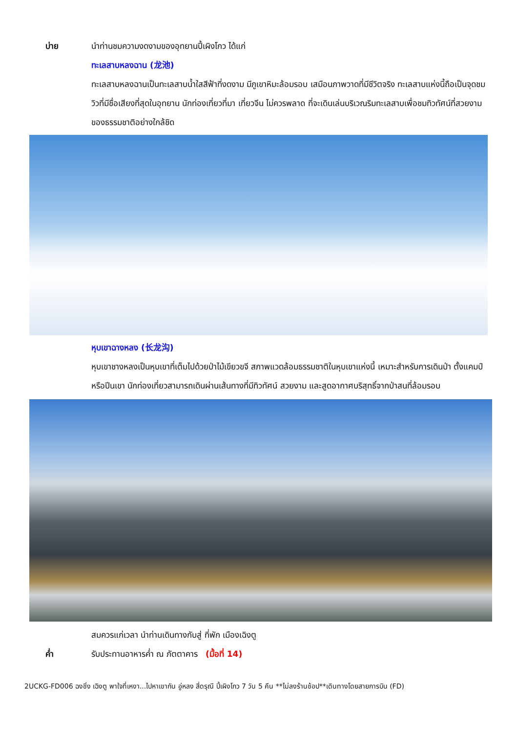บ่าย นำท่านชมความงดงามของอุทยานปี้เผิงโกว ได้แก่
ทะเลสาบหลงฉาน (龙池)
ทะเลสาบหลงฉานเป็นทะเลสาบน้ำใสสีฟ้าที่งดงาม มีภูเขาหิมะล้อมรอบ เสมือนภาพวาดที่มีชีวิตจริง ทะเลสาบแห่งนี้ถือเป็นจุดชมวิวที่มีชื่อเสียงที่สุดในอุทยาน นักท่องเที่ยวที่มา เที่ยวจีน ไม่ควรพลาด ที่จะเดินเล่นบริเวณริมทะเลสาบเพื่อชมทิวทัศน์ที่สวยงามของธรรมชาติอย่างใกล้ชิด
หุบเขาฉางหลง (长龙沟)
หุบเขาชางหลงเป็นหุบเขาที่เต็มไปด้วยป่าไม้เขียวขจี สภาพแวดล้อมธรรมชาติในหุบเขาแห่งนี้ เหมาะสำหรับการเดินป่า ตั้งแคมป์ หรือปีนเขา นักท่องเที่ยวสามารถเดินผ่านเส้นทางที่มีทิวทัศน์ สวยงาม และสูดอากาศบริสุทธิ์จากป่าสนที่ล้อมรอบ
สมควรแก่เวลา นำท่านเดินทางกับสู่ ที่พัก เมืองเฉิงตู
ค่ำ รับประทานอาหารค่ำ ณ ภัตตาคาร (มื้อที่ 14)
2UCKG-FD006 ฉงชิ่ง เฉิงตู พาใจที่เหงา...ไปหาเขากัน อู่หลง สี่ดรุณี ปี้เผิงโกว 7 วัน 5 คืน **ไม่ลงร้านช้อป**เดินทางโดยสายการบิน (FD)